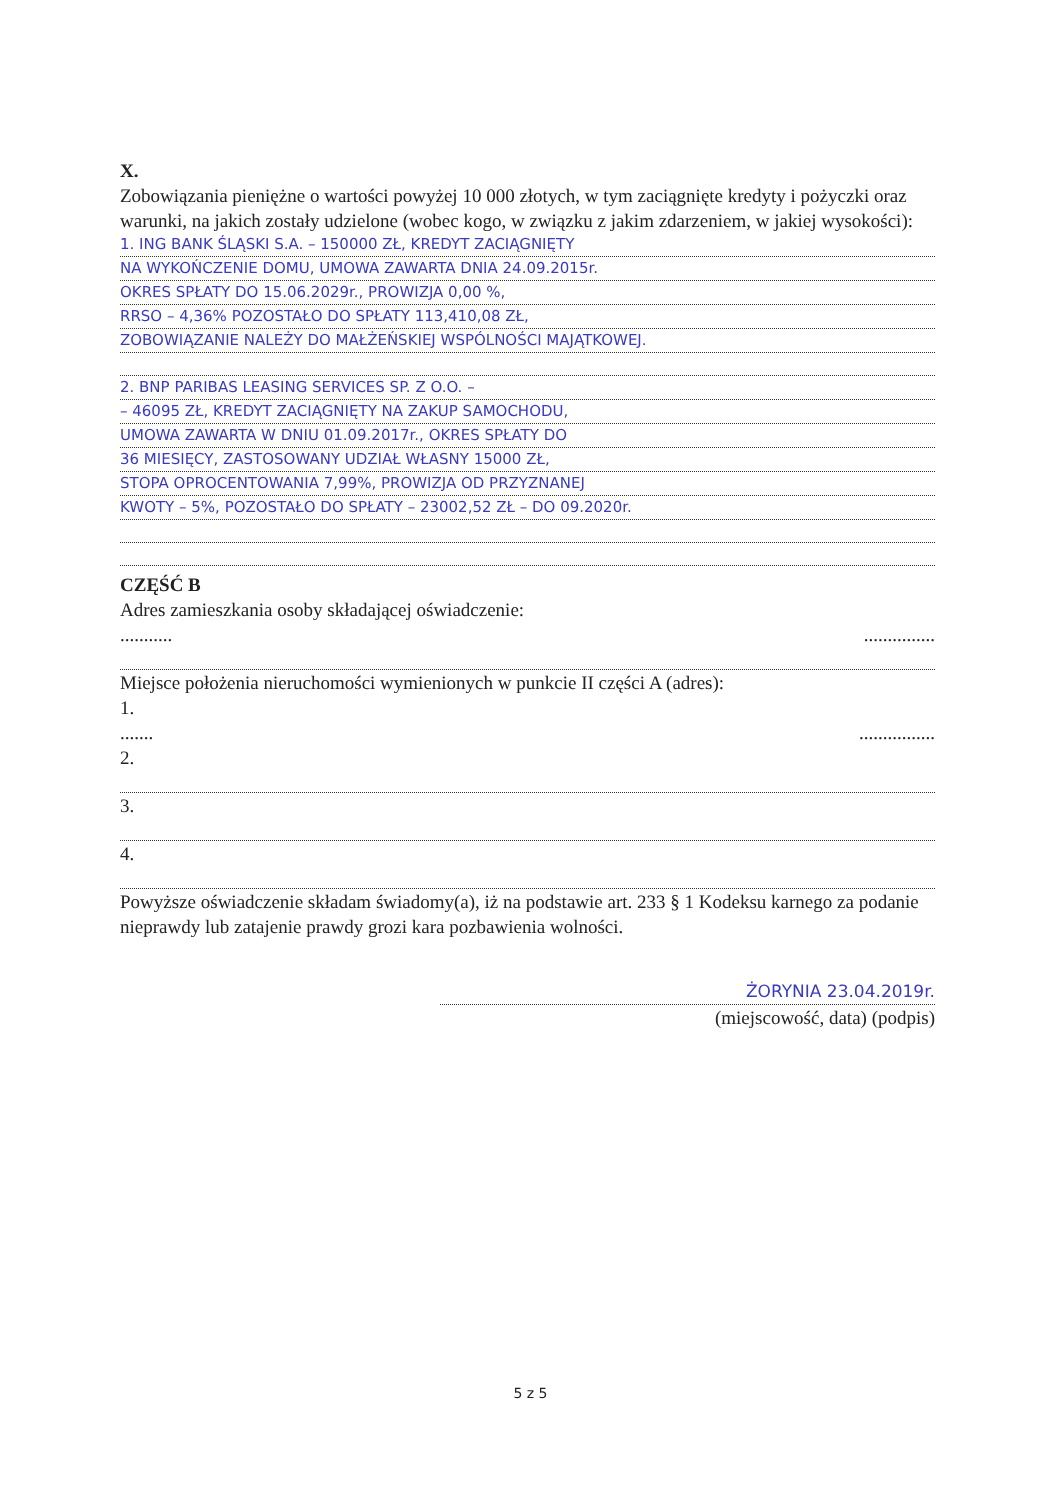X.
Zobowiązania pieniężne o wartości powyżej 10 000 złotych, w tym zaciągnięte kredyty i pożyczki oraz warunki, na jakich zostały udzielone (wobec kogo, w związku z jakim zdarzeniem, w jakiej wysokości):
1. ING BANK ŚLĄSKI S.A. – 150000 ZŁ, KREDYT ZACIĄGNIĘTY
NA WYKOŃCZENIE DOMU, UMOWA ZAWARTA DNIA 24.09.2015r.
OKRES SPŁATY DO 15.06.2029r., PROWIZJA 0,00 %,
RRSO – 4,36% POZOSTAŁO DO SPŁATY 113,410,08 ZŁ,
ZOBOWIĄZANIE NALEŻY DO MAŁŻEŃSKIEJ WSPÓLNOŚCI MAJĄTKOWEJ.
2. BNP PARIBAS LEASING SERVICES SP. Z O.O. –
– 46095 ZŁ, KREDYT ZACIĄGNIĘTY NA ZAKUP SAMOCHODU,
UMOWA ZAWARTA W DNIU 01.09.2017r., OKRES SPŁATY DO
36 MIESIĘCY, ZASTOSOWANY UDZIAŁ WŁASNY 15000 ZŁ,
STOPA OPROCENTOWANIA 7,99%, PROWIZJA OD PRZYZNANEJ
KWOTY – 5%, POZOSTAŁO DO SPŁATY – 23002,52 ZŁ – DO 09.2020r.
CZĘŚĆ B
Adres zamieszkania osoby składającej oświadczenie:
........... ...............
Miejsce położenia nieruchomości wymienionych w punkcie II części A (adres):
1.
....... ................
2.
3.
4.
Powyższe oświadczenie składam świadomy(a), iż na podstawie art. 233 § 1 Kodeksu karnego za podanie nieprawdy lub zatajenie prawdy grozi kara pozbawienia wolności.
ŻORYNIA 23.04.2019r.
(miejscowość, data) (podpis)
5 z 5